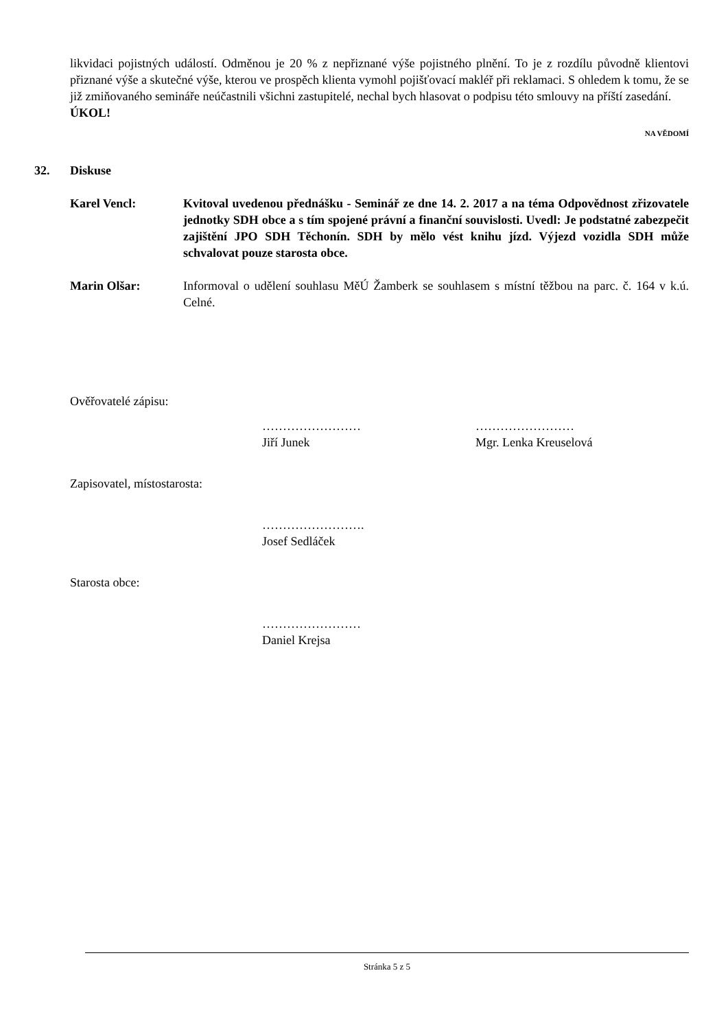likvidaci pojistných událostí. Odměnou je 20 % z nepřiznané výše pojistného plnění. To je z rozdílu původně klientovi přiznané výše a skutečné výše, kterou ve prospěch klienta vymohl pojišťovací makléř při reklamaci. S ohledem k tomu, že se již zmiňovaného semináře neúčastnili všichni zastupitelé, nechal bych hlasovat o podpisu této smlouvy na příští zasedání.
ÚKOL!
NA VĚDOMÍ
32. Diskuse
Karel Vencl: Kvitoval uvedenou přednášku - Seminář ze dne 14. 2. 2017 a na téma Odpovědnost zřizovatele jednotky SDH obce a s tím spojené právní a finanční souvislosti. Uvedl: Je podstatné zabezpečit zajištění JPO SDH Těchonín. SDH by mělo vést knihu jízd. Výjezd vozidla SDH může schvalovat pouze starosta obce.
Marin Olšar: Informoval o udělení souhlasu MěÚ Žamberk se souhlasem s místní těžbou na parc. č. 164 v k.ú. Celné.
Ověřovatelé zápisu:
……………………
Jiří Junek
……………………
Mgr. Lenka Kreuselová
Zapisovatel, místostarosta:
…………………….
Josef Sedláček
Starosta obce:
……………………
Daniel Krejsa
Stránka 5 z 5